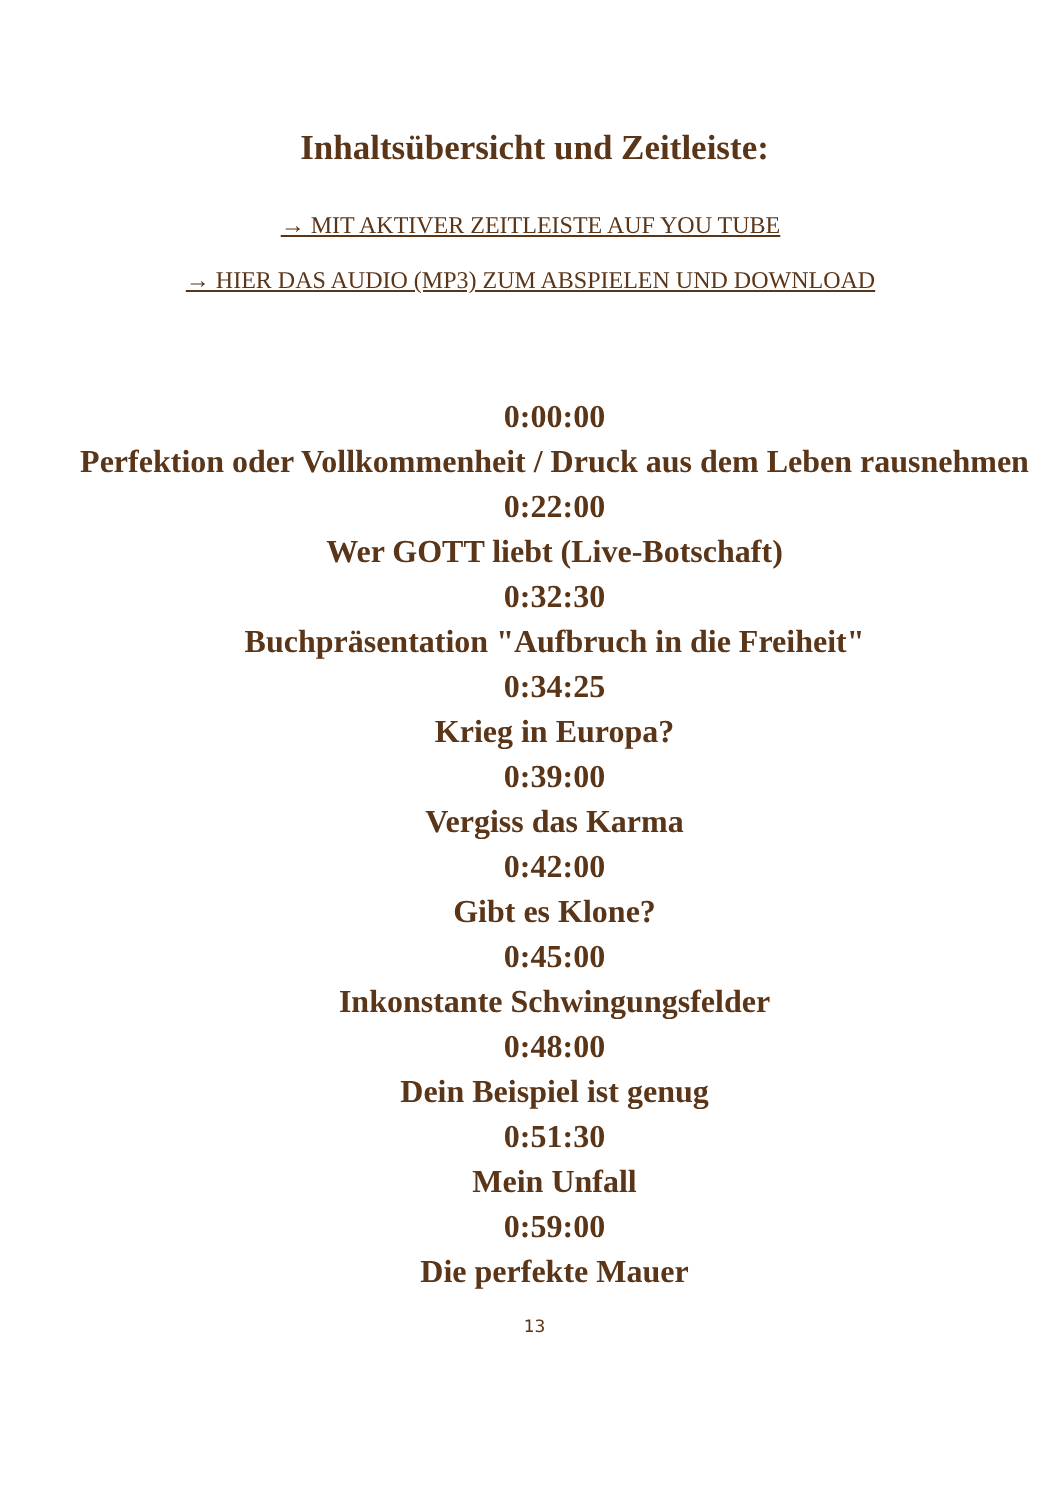Inhaltsübersicht und Zeitleiste:
→ MIT AKTIVER ZEITLEISTE AUF YOU TUBE
→ HIER DAS AUDIO (MP3) ZUM ABSPIELEN UND DOWNLOAD
0:00:00
Perfektion oder Vollkommenheit / Druck aus dem Leben rausnehmen
0:22:00
Wer GOTT liebt (Live-Botschaft)
0:32:30
Buchpräsentation "Aufbruch in die Freiheit"
0:34:25
Krieg in Europa?
0:39:00
Vergiss das Karma
0:42:00
Gibt es Klone?
0:45:00
Inkonstante Schwingungsfelder
0:48:00
Dein Beispiel ist genug
0:51:30
Mein Unfall
0:59:00
Die perfekte Mauer
13